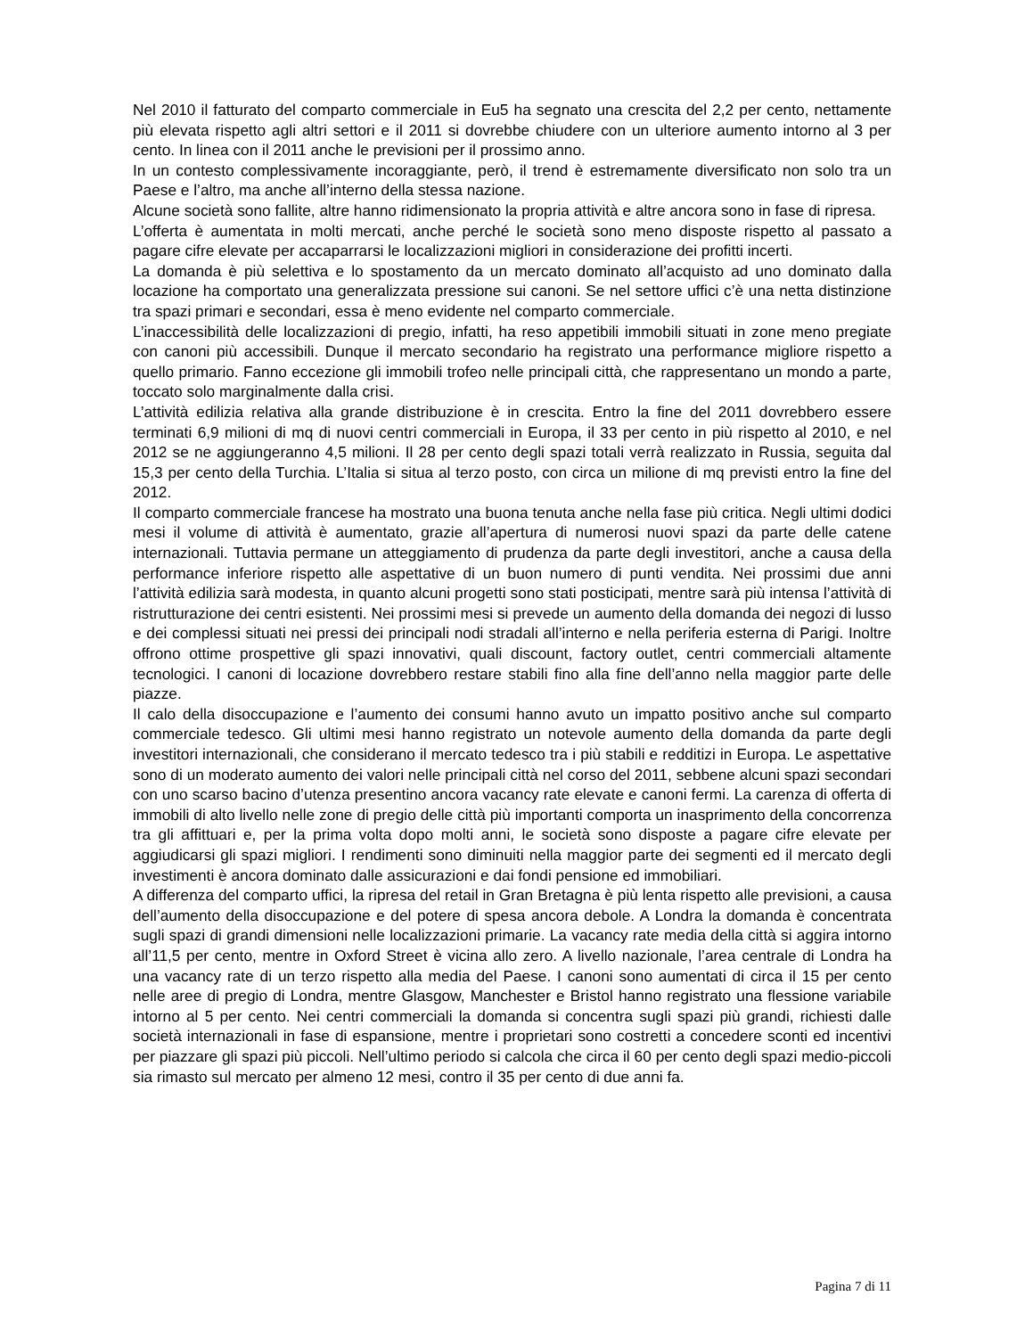Nel 2010 il fatturato del comparto commerciale in Eu5 ha segnato una crescita del 2,2 per cento, nettamente più elevata rispetto agli altri settori e il 2011 si dovrebbe chiudere con un ulteriore aumento intorno al 3 per cento. In linea con il 2011 anche le previsioni per il prossimo anno.
In un contesto complessivamente incoraggiante, però, il trend è estremamente diversificato non solo tra un Paese e l’altro, ma anche all’interno della stessa nazione.
Alcune società sono fallite, altre hanno ridimensionato la propria attività e altre ancora sono in fase di ripresa.
L’offerta è aumentata in molti mercati, anche perché le società sono meno disposte rispetto al passato a pagare cifre elevate per accaparrarsi le localizzazioni migliori in considerazione dei profitti incerti.
La domanda è più selettiva e lo spostamento da un mercato dominato all’acquisto ad uno dominato dalla locazione ha comportato una generalizzata pressione sui canoni. Se nel settore uffici c’è una netta distinzione tra spazi primari e secondari, essa è meno evidente nel comparto commerciale.
L’inaccessibilità delle localizzazioni di pregio, infatti, ha reso appetibili immobili situati in zone meno pregiate con canoni più accessibili. Dunque il mercato secondario ha registrato una performance migliore rispetto a quello primario. Fanno eccezione gli immobili trofeo nelle principali città, che rappresentano un mondo a parte, toccato solo marginalmente dalla crisi.
L’attività edilizia relativa alla grande distribuzione è in crescita. Entro la fine del 2011 dovrebbero essere terminati 6,9 milioni di mq di nuovi centri commerciali in Europa, il 33 per cento in più rispetto al 2010, e nel 2012 se ne aggiungeranno 4,5 milioni. Il 28 per cento degli spazi totali verrà realizzato in Russia, seguita dal 15,3 per cento della Turchia. L’Italia si situa al terzo posto, con circa un milione di mq previsti entro la fine del 2012.
Il comparto commerciale francese ha mostrato una buona tenuta anche nella fase più critica. Negli ultimi dodici mesi il volume di attività è aumentato, grazie all’apertura di numerosi nuovi spazi da parte delle catene internazionali. Tuttavia permane un atteggiamento di prudenza da parte degli investitori, anche a causa della performance inferiore rispetto alle aspettative di un buon numero di punti vendita. Nei prossimi due anni l’attività edilizia sarà modesta, in quanto alcuni progetti sono stati posticipati, mentre sarà più intensa l’attività di ristrutturazione dei centri esistenti. Nei prossimi mesi si prevede un aumento della domanda dei negozi di lusso e dei complessi situati nei pressi dei principali nodi stradali all’interno e nella periferia esterna di Parigi. Inoltre offrono ottime prospettive gli spazi innovativi, quali discount, factory outlet, centri commerciali altamente tecnologici. I canoni di locazione dovrebbero restare stabili fino alla fine dell’anno nella maggior parte delle piazze.
Il calo della disoccupazione e l’aumento dei consumi hanno avuto un impatto positivo anche sul comparto commerciale tedesco. Gli ultimi mesi hanno registrato un notevole aumento della domanda da parte degli investitori internazionali, che considerano il mercato tedesco tra i più stabili e redditizi in Europa. Le aspettative sono di un moderato aumento dei valori nelle principali città nel corso del 2011, sebbene alcuni spazi secondari con uno scarso bacino d’utenza presentino ancora vacancy rate elevate e canoni fermi. La carenza di offerta di immobili di alto livello nelle zone di pregio delle città più importanti comporta un inasprimento della concorrenza tra gli affittuari e, per la prima volta dopo molti anni, le società sono disposte a pagare cifre elevate per aggiudicarsi gli spazi migliori. I rendimenti sono diminuiti nella maggior parte dei segmenti ed il mercato degli investimenti è ancora dominato dalle assicurazioni e dai fondi pensione ed immobiliari.
A differenza del comparto uffici, la ripresa del retail in Gran Bretagna è più lenta rispetto alle previsioni, a causa dell’aumento della disoccupazione e del potere di spesa ancora debole. A Londra la domanda è concentrata sugli spazi di grandi dimensioni nelle localizzazioni primarie. La vacancy rate media della città si aggira intorno all’11,5 per cento, mentre in Oxford Street è vicina allo zero. A livello nazionale, l’area centrale di Londra ha una vacancy rate di un terzo rispetto alla media del Paese. I canoni sono aumentati di circa il 15 per cento nelle aree di pregio di Londra, mentre Glasgow, Manchester e Bristol hanno registrato una flessione variabile intorno al 5 per cento. Nei centri commerciali la domanda si concentra sugli spazi più grandi, richiesti dalle società internazionali in fase di espansione, mentre i proprietari sono costretti a concedere sconti ed incentivi per piazzare gli spazi più piccoli. Nell’ultimo periodo si calcola che circa il 60 per cento degli spazi medio-piccoli sia rimasto sul mercato per almeno 12 mesi, contro il 35 per cento di due anni fa.
Pagina 7 di 11